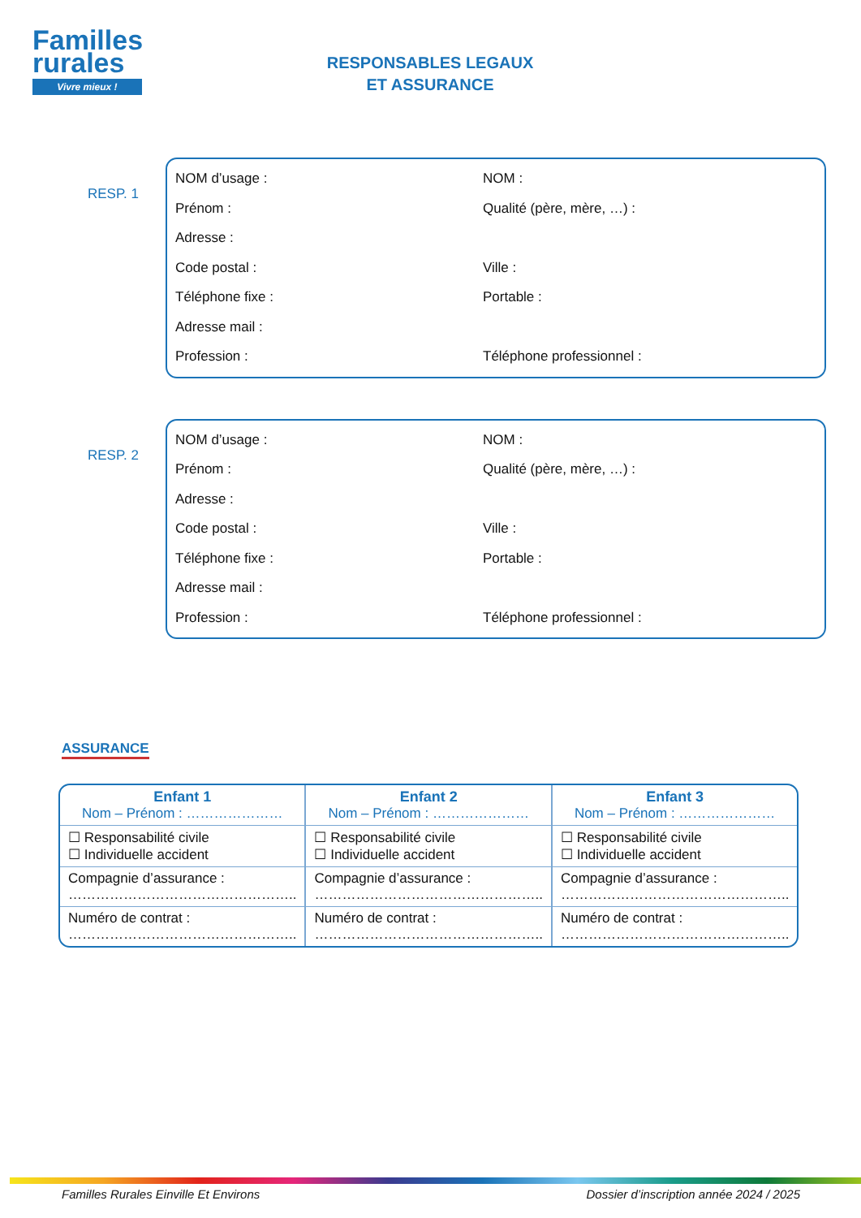Familles rurales
Vivre mieux !
RESPONSABLES LEGAUX
ET ASSURANCE
RESP. 1
NOM d’usage : NOM :
Prénom : Qualité (père, mère, …) :
Adresse :
Code postal : Ville :
Téléphone fixe : Portable :
Adresse mail :
Profession : Téléphone professionnel :
RESP. 2
NOM d’usage : NOM :
Prénom : Qualité (père, mère, …) :
Adresse :
Code postal : Ville :
Téléphone fixe : Portable :
Adresse mail :
Profession : Téléphone professionnel :
ASSURANCE
| Enfant 1 Nom – Prénom : ………………… | Enfant 2 Nom – Prénom : ………………… | Enfant 3 Nom – Prénom : ………………… |
| --- | --- | --- |
| ☐ Responsabilité civile ☐ Individuelle accident | ☐ Responsabilité civile ☐ Individuelle accident | ☐ Responsabilité civile ☐ Individuelle accident |
| Compagnie d’assurance : ………………………………………….. | Compagnie d’assurance : ………………………………………….. | Compagnie d’assurance : ………………………………………….. |
| Numéro de contrat : ………………………………………….. | Numéro de contrat : ………………………………………….. | Numéro de contrat : ………………………………………….. |
Familles Rurales Einville Et Environs Dossier d’inscription année 2024 / 2025